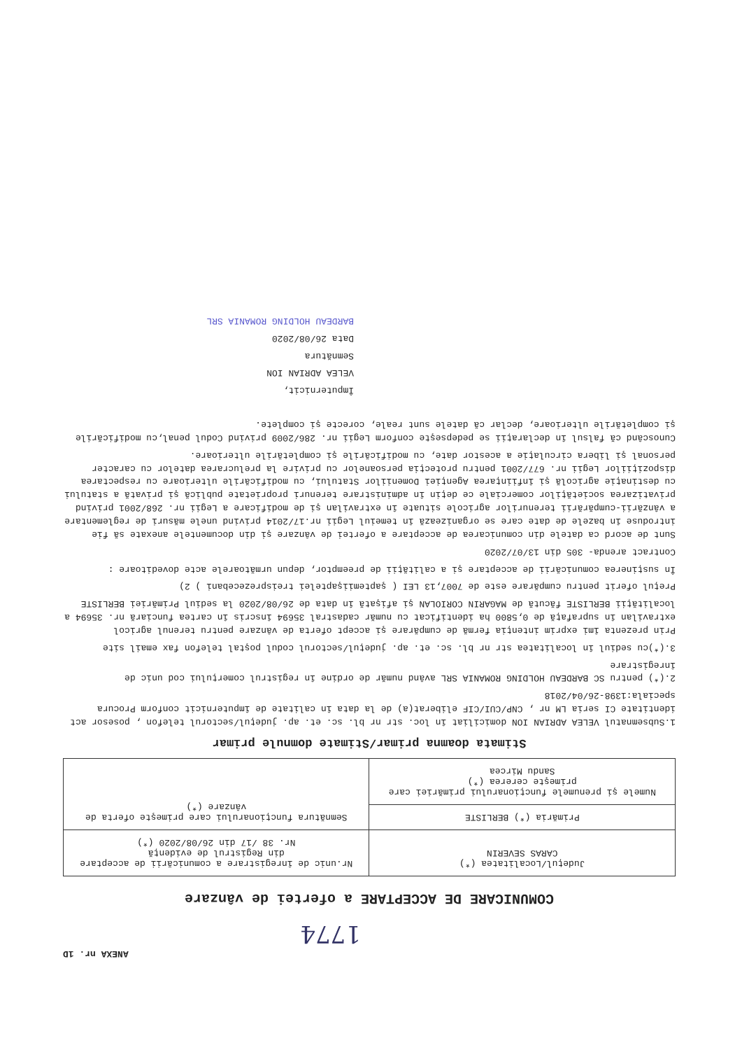ANEXA nr. 1D
1774
COMUNICARE DE ACCEPTARE a ofertei de vânzare
| Judeţul/Localitatea (*) CARAS SEVERIN | Nr.unic de înregistrare a comunicării de acceptare din Registrul de evidenţă Nr. 38 /17 din 26/08/2020 (*) |
| Primăria (*) BERLISTE | Semnătura funcţionarului care primeşte oferta de vânzare (*) |
| Numele şi prenumele funcţionarului primăriei care primeşte cererea (*) Sandu Mircea | |
Stimata doamna primar/Stimate domnule primar
1.Subsemnatul VELEA ADRIAN ION domiciliat în loc. str nr bl. sc. et. ap. judeţul/sectorul telefon , posesor act identitate CI seria LM nr , CNP/CUI/CIF eliberat(a) de la data în calitate de împuternicit conform Procura speciala:1398-26/04/2018
2.(*) pentru SC BARDEAU HOLDING ROMANIA SRL având număr de ordine în registrul comerţului cod unic de înregistrare
3.(*)cu sediul în localitatea str nr bl. sc. et. ap. judeţul/sectorul codul poştal telefon fax email site
Prin prezenta îmi exprim intenţia fermă de cumpărare şi accept oferta de vânzare pentru terenul agricol extravilan în suprafaţă de 0,5800 ha identificat cu număr cadastral 35694 înscris în cartea funciară nr. 35694 a localităţii BERLISTE făcută de MAGARIN CORIOLAN şi afişată în data de 26/08/2020 la sediul Primăriei BERLISTE
Preţul oferit pentru cumpărare este de 7007,13 LEI ( şaptemiişaptelei treisprezecebani ) 2)
În susţinerea comunicării de acceptare şi a calităţii de preemptor, depun următoarele acte doveditoare :
Contract arenda- 305 din 13/07/2020
Sunt de acord ca datele din comunicarea de acceptare a ofertei de vânzare şi din documentele anexate să fie introduse în bazele de date care se organizează în temeiul Legii nr.17/2014 privind unele măsuri de reglementare a vânzării-cumpărării terenurilor agricole situate în extravilan şi de modificare a Legii nr. 268/2001 privind privatizarea societăţilor comerciale ce deţin în administrare terenuri proprietate publică şi privată a statului cu destinaţie agricolă şi înfiinţarea Agenţiei Domeniilor Statului, cu modificările ulterioare cu respectarea dispoziţiilor Legii nr. 677/2001 pentru protecţia persoanelor cu privire la prelucrarea datelor cu caracter personal şi libera circulaţie a acestor date, cu modificările şi completările ulterioare.
Cunoscând că falsul în declaraţii se pedepseşte conform Legii nr. 286/2009 privind Codul penal,cu modificările şi completările ulterioare, declar că datele sunt reale, corecte şi complete.
Împuternicit,
VELEA ADRIAN ION
Semnătura
Data 26/08/2020
BARDEAU HOLDING ROMANIA SRL